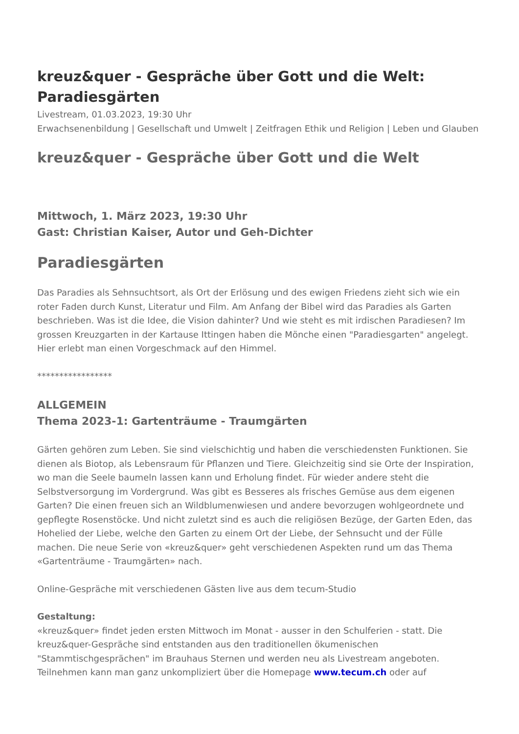kreuz&quer - Gespräche über Gott und die Welt: Paradiesgärten
Livestream, 01.03.2023, 19:30 Uhr
Erwachsenenbildung | Gesellschaft und Umwelt | Zeitfragen Ethik und Religion | Leben und Glauben
kreuz&quer - Gespräche über Gott und die Welt
Mittwoch, 1. März 2023, 19:30 Uhr
Gast: Christian Kaiser, Autor und Geh-Dichter
Paradiesgärten
Das Paradies als Sehnsuchtsort, als Ort der Erlösung und des ewigen Friedens zieht sich wie ein roter Faden durch Kunst, Literatur und Film. Am Anfang der Bibel wird das Paradies als Garten beschrieben. Was ist die Idee, die Vision dahinter? Und wie steht es mit irdischen Paradiesen? Im grossen Kreuzgarten in der Kartause Ittingen haben die Mönche einen "Paradiesgarten" angelegt. Hier erlebt man einen Vorgeschmack auf den Himmel.
*****************
ALLGEMEIN
Thema 2023-1: Gartenträume - Traumgärten
Gärten gehören zum Leben. Sie sind vielschichtig und haben die verschiedensten Funktionen. Sie dienen als Biotop, als Lebensraum für Pflanzen und Tiere. Gleichzeitig sind sie Orte der Inspiration, wo man die Seele baumeln lassen kann und Erholung findet. Für wieder andere steht die Selbstversorgung im Vordergrund. Was gibt es Besseres als frisches Gemüse aus dem eigenen Garten? Die einen freuen sich an Wildblumenwiesen und andere bevorzugen wohlgeordnete und gepflegte Rosenstöcke. Und nicht zuletzt sind es auch die religiösen Bezüge, der Garten Eden, das Hohelied der Liebe, welche den Garten zu einem Ort der Liebe, der Sehnsucht und der Fülle machen. Die neue Serie von «kreuz&quer» geht verschiedenen Aspekten rund um das Thema «Gartenträume - Traumgärten» nach.
Online-Gespräche mit verschiedenen Gästen live aus dem tecum-Studio
Gestaltung:
«kreuz&quer» findet jeden ersten Mittwoch im Monat - ausser in den Schulferien - statt. Die kreuz&quer-Gespräche sind entstanden aus den traditionellen ökumenischen "Stammtischgesprächen" im Brauhaus Sternen und werden neu als Livestream angeboten. Teilnehmen kann man ganz unkompliziert über die Homepage www.tecum.ch oder auf